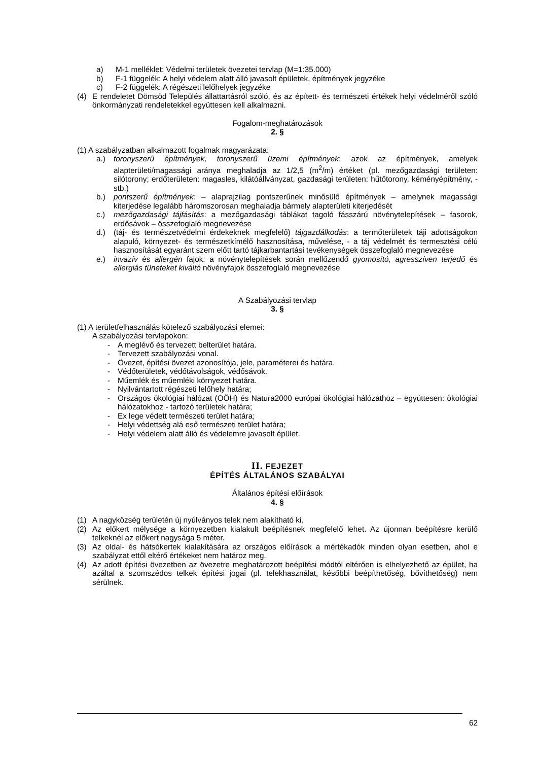a) M-1 melléklet: Védelmi területek övezetei tervlap (M=1:35.000)
b) F-1 függelék: A helyi védelem alatt álló javasolt épületek, építmények jegyzéke
c) F-2 függelék: A régészeti lelőhelyek jegyzéke
(4) E rendeletet Dömsöd Település állattartásról szóló, és az épített- és természeti értékek helyi védelméről szóló önkormányzati rendeletekkel együttesen kell alkalmazni.
Fogalom-meghatározások
2. §
(1) A szabályzatban alkalmazott fogalmak magyarázata:
a.) toronyszerű építmények, toronyszerű üzemi építmények: azok az építmények, amelyek alapterületi/magassági aránya meghaladja az 1/2,5 (m<sup>2</sup>/m) értéket (pl. mezőgazdasági területen: silótorony; erdőterületen: magasles, kilátóállványzat, gazdasági területen: hűtőtorony, kéményépítmény, - stb.)
b.) pontszerű építmények: – alaprajzilag pontszerűnek minősülő építmények – amelynek magassági kiterjedése legalább háromszorosan meghaladja bármely alapterületi kiterjedését
c.) mezőgazdasági tájfásítás: a mezőgazdasági táblákat tagoló fásszárú növénytelepítések – fasorok, erdősávok – összefoglaló megnevezése
d.) (táj- és természetvédelmi érdekeknek megfelelő) tájgazdálkodás: a termőterületek táji adottságokon alapuló, környezet- és természetkímélő hasznosítása, művelése, - a táj védelmét és termesztési célú hasznosítását egyaránt szem előtt tartó tájkarbantartási tevékenységek összefoglaló megnevezése
e.) invazív és allergén fajok: a növénytelepítések során mellőzendő gyomosító, agresszíven terjedő és allergiás tüneteket kiváltó növényfajok összefoglaló megnevezése
A Szabályozási tervlap
3. §
(1) A területfelhasználás kötelező szabályozási elemei:
A szabályozási tervlapokon:
- A meglévő és tervezett belterület határa.
- Tervezett szabályozási vonal.
- Övezet, építési övezet azonosítója, jele, paraméterei és határa.
- Védőterületek, védőtávolságok, védősávok.
- Műemlék és műemléki környezet határa.
- Nyilvántartott régészeti lelőhely határa;
- Országos ökológiai hálózat (OÖH) és Natura2000 európai ökológiai hálózathoz – együttesen: ökológiai hálózatokhoz - tartozó területek határa;
- Ex lege védett természeti terület határa;
- Helyi védettség alá eső természeti terület határa;
- Helyi védelem alatt álló és védelemre javasolt épület.
II. FEJEZET
ÉPÍTÉS ÁLTALÁNOS SZABÁLYAI
Általános építési előírások
4. §
(1) A nagyközség területén új nyúlványos telek nem alakítható ki.
(2) Az előkert mélysége a környezetben kialakult beépítésnek megfelelő lehet. Az újonnan beépítésre kerülő telkeknél az előkert nagysága 5 méter.
(3) Az oldal- és hátsókertek kialakítására az országos előírások a mértékadók minden olyan esetben, ahol e szabályzat ettől eltérő értékeket nem határoz meg.
(4) Az adott építési övezetben az övezetre meghatározott beépítési módtól eltérően is elhelyezhető az épület, ha azáltal a szomszédos telkek építési jogai (pl. telekhasználat, későbbi beépíthetőség, bővíthetőség) nem sérülnek.
62